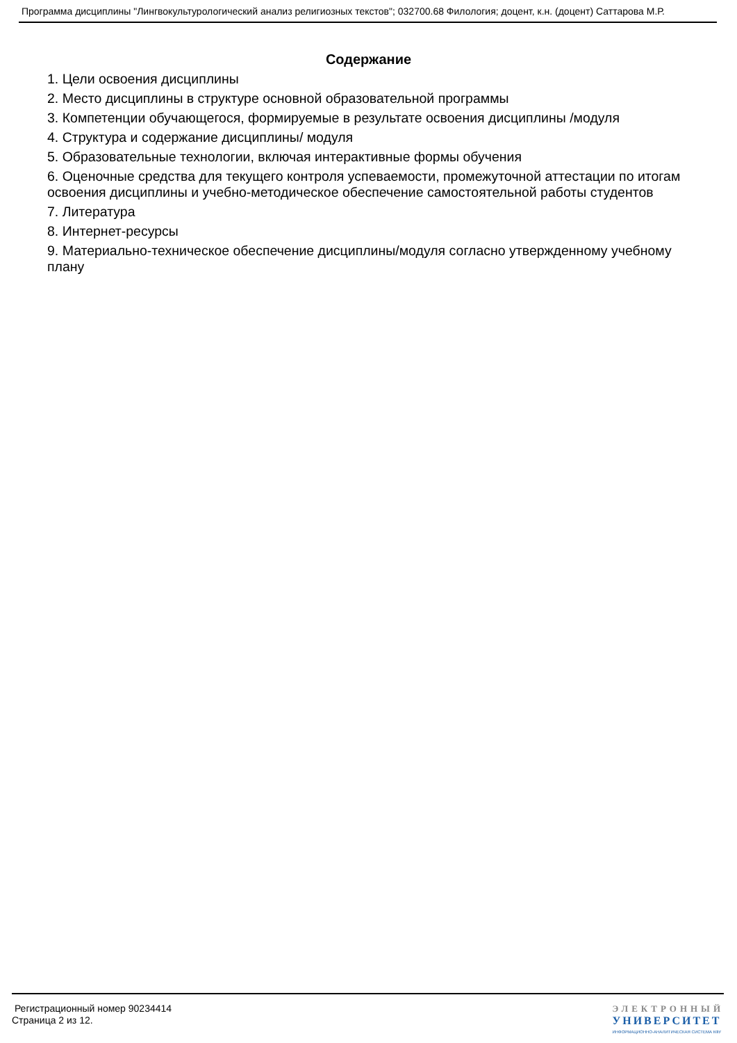Программа дисциплины "Лингвокультурологический анализ религиозных текстов"; 032700.68 Филология; доцент, к.н. (доцент) Саттарова М.Р.
Содержание
1. Цели освоения дисциплины
2. Место дисциплины в структуре основной образовательной программы
3. Компетенции обучающегося, формируемые в результате освоения дисциплины /модуля
4. Структура и содержание дисциплины/ модуля
5. Образовательные технологии, включая интерактивные формы обучения
6. Оценочные средства для текущего контроля успеваемости, промежуточной аттестации по итогам освоения дисциплины и учебно-методическое обеспечение самостоятельной работы студентов
7. Литература
8. Интернет-ресурсы
9. Материально-техническое обеспечение дисциплины/модуля согласно утвержденному учебному плану
Регистрационный номер 90234414
Страница 2 из 12.
ЭЛЕКТРОННЫЙ
УНИВЕРСИТЕТ
ИНФОРМАЦИОННО-АНАЛИТИЧЕСКАЯ СИСТЕМА КФУ